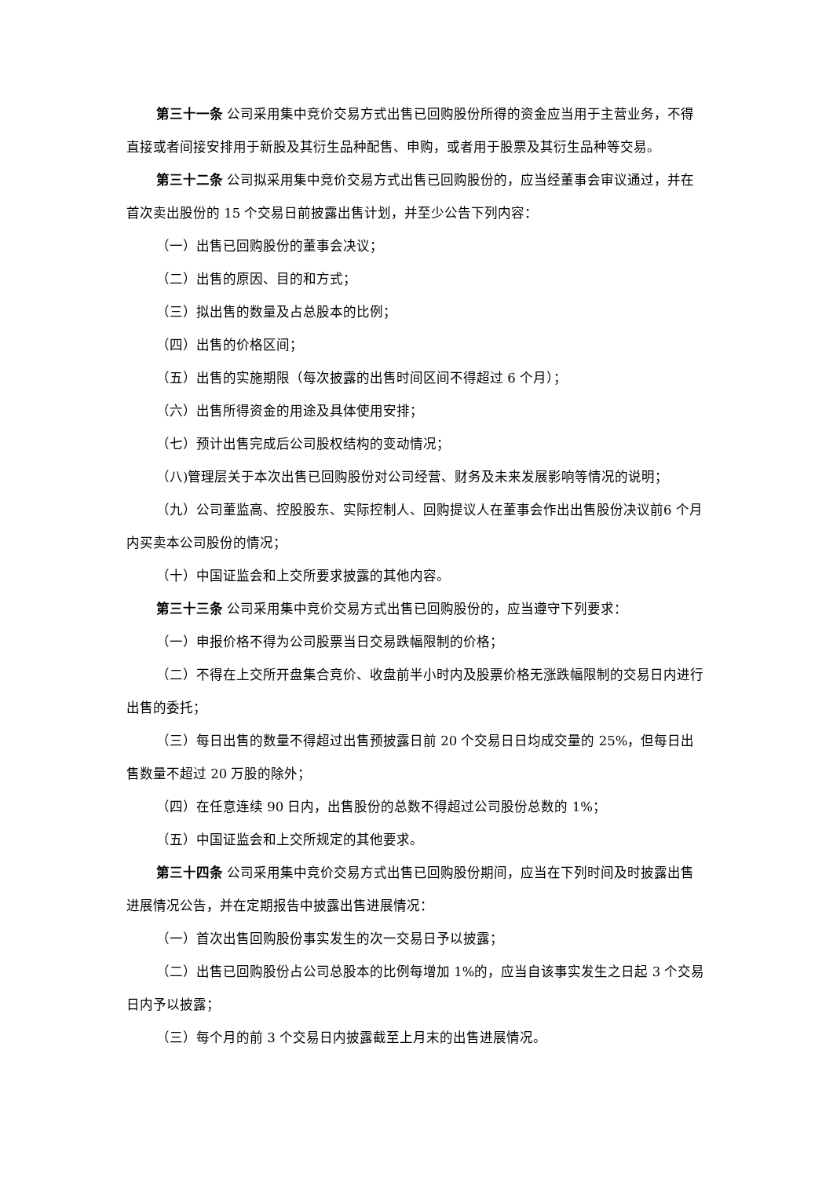第三十一条 公司采用集中竞价交易方式出售已回购股份所得的资金应当用于主营业务，不得直接或者间接安排用于新股及其衍生品种配售、申购，或者用于股票及其衍生品种等交易。
第三十二条 公司拟采用集中竞价交易方式出售已回购股份的，应当经董事会审议通过，并在首次卖出股份的 15 个交易日前披露出售计划，并至少公告下列内容：
（一）出售已回购股份的董事会决议；
（二）出售的原因、目的和方式；
（三）拟出售的数量及占总股本的比例；
（四）出售的价格区间；
（五）出售的实施期限（每次披露的出售时间区间不得超过 6 个月）；
（六）出售所得资金的用途及具体使用安排；
（七）预计出售完成后公司股权结构的变动情况；
（八)管理层关于本次出售已回购股份对公司经营、财务及未来发展影响等情况的说明；
（九）公司董监高、控股股东、实际控制人、回购提议人在董事会作出出售股份决议前6 个月内买卖本公司股份的情况；
（十）中国证监会和上交所要求披露的其他内容。
第三十三条 公司采用集中竞价交易方式出售已回购股份的，应当遵守下列要求：
（一）申报价格不得为公司股票当日交易跌幅限制的价格；
（二）不得在上交所开盘集合竞价、收盘前半小时内及股票价格无涨跌幅限制的交易日内进行出售的委托；
（三）每日出售的数量不得超过出售预披露日前 20 个交易日日均成交量的 25%，但每日出售数量不超过 20 万股的除外；
（四）在任意连续 90 日内，出售股份的总数不得超过公司股份总数的 1%；
（五）中国证监会和上交所规定的其他要求。
第三十四条 公司采用集中竞价交易方式出售已回购股份期间，应当在下列时间及时披露出售进展情况公告，并在定期报告中披露出售进展情况：
（一）首次出售回购股份事实发生的次一交易日予以披露；
（二）出售已回购股份占公司总股本的比例每增加 1%的，应当自该事实发生之日起 3 个交易日内予以披露；
（三）每个月的前 3 个交易日内披露截至上月末的出售进展情况。